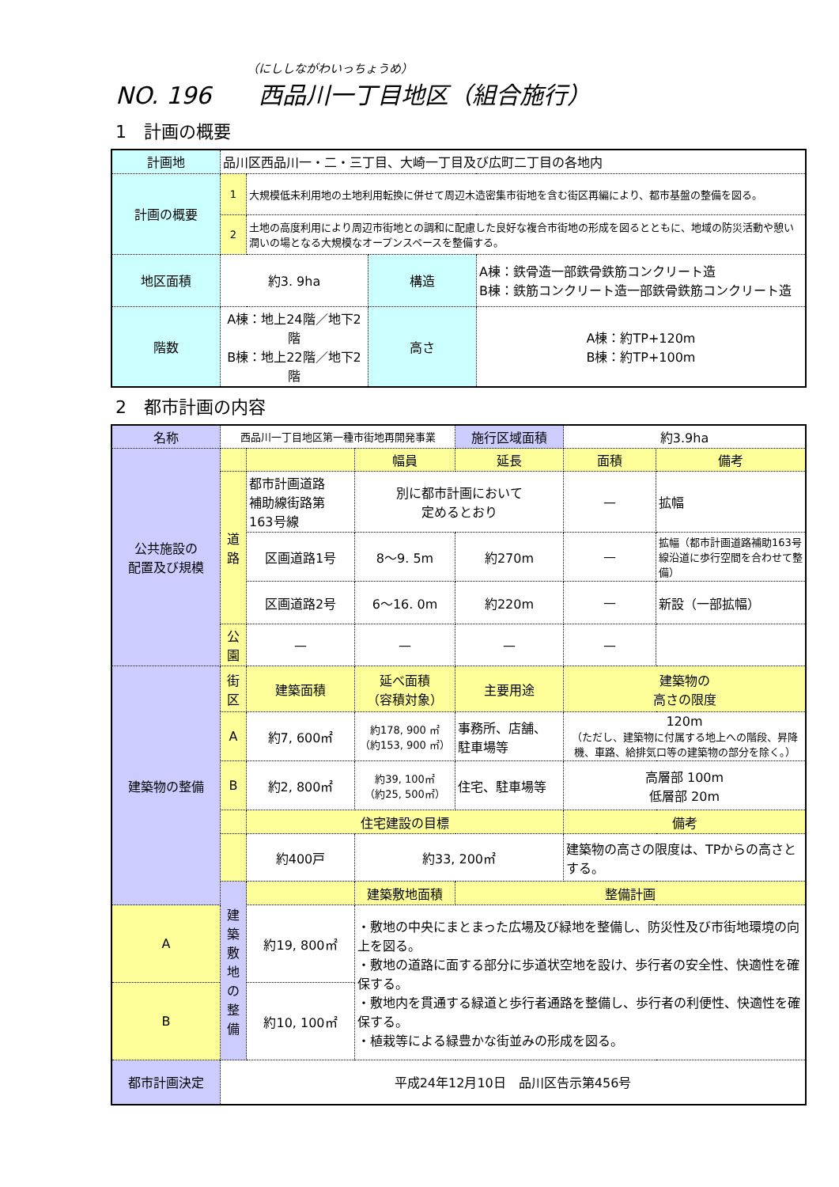（にししながわいっちょうめ）
NO. 196 西品川一丁目地区（組合施行）
1　計画の概要
| 計画地 | 品川区西品川一・二・三丁目、大崎一丁目及び広町二丁目の各地内 | | | |
| 計画の概要 | 1 | 大規模低未利用地の土地利用転換に併せて周辺木造密集市街地を含む街区再編により、都市基盤の整備を図る。 | | |
| | 2 | 土地の高度利用により周辺市街地との調和に配慮した良好な複合市街地の形成を図るとともに、地域の防災活動や憩い潤いの場となる大規模なオープンスペースを整備する。 | | |
| 地区面積 | 約3. 9ha | | 構造 | A棟：鉄骨造一部鉄骨鉄筋コンクリート造 B棟：鉄筋コンクリート造一部鉄骨鉄筋コンクリート造 |
| 階数 | A棟：地上24階／地下2階 B棟：地上22階／地下2階 | | 高さ | A棟：約TP+120m B棟：約TP+100m |
2　都市計画の内容
| 名称 | 西品川一丁目地区第一種市街地再開発事業 | | | 施行区域面積 | 約3.9ha | |
| 公共施設の 配置及び規模 | | | 幅員 | 延長 | 面積 | 備考 |
| | 道 路 | 都市計画道路 補助線街路第 163号線 | 別に都市計画において 定めるとおり | | — | 拡幅 |
| | | 区画道路1号 | 8〜9. 5m | 約270m | — | 拡幅（都市計画道路補助163号線沿道に歩行空間を合わせて整備） |
| | | 区画道路2号 | 6〜16. 0m | 約220m | — | 新設（一部拡幅） |
| | 公 園 | — | — | — | — | |
| 建築物の整備 | 街 区 | 建築面積 | 延べ面積 （容積対象） | 主要用途 | 建築物の 高さの限度 | |
| | A | 約7, 600㎡ | 約178, 900 ㎡ （約153, 900 ㎡） | 事務所、店舗、 駐車場等 | 120m （ただし、建築物に付属する地上への階段、昇降機、車路、給排気口等の建築物の部分を除く。） | |
| | B | 約2, 800㎡ | 約39, 100㎡ （約25, 500㎡） | 住宅、駐車場等 | 高層部 100m 低層部 20m | |
| | | 住宅建設の目標 | | | 備考 | |
| | | 約400戸 | 約33, 200㎡ | | 建築物の高さの限度は、TPからの高さとする。 | |
| | 建築敷地の 整備 | | 建築敷地面積 | 整備計画 | | |
| A | | 約19, 800㎡ | ・敷地の中央にまとまった広場及び緑地を整備し、防災性及び市街地環境の向上を図る。 ・敷地の道路に面する部分に歩道状空地を設け、歩行者の安全性、快適性を確保する。 ・敷地内を貫通する緑道と歩行者通路を整備し、歩行者の利便性、快適性を確保する。 ・植栽等による緑豊かな街並みの形成を図る。 | | | |
| B | | 約10, 100㎡ | | | | |
| 都市計画決定 | 平成24年12月10日 品川区告示第456号 | | | | | |